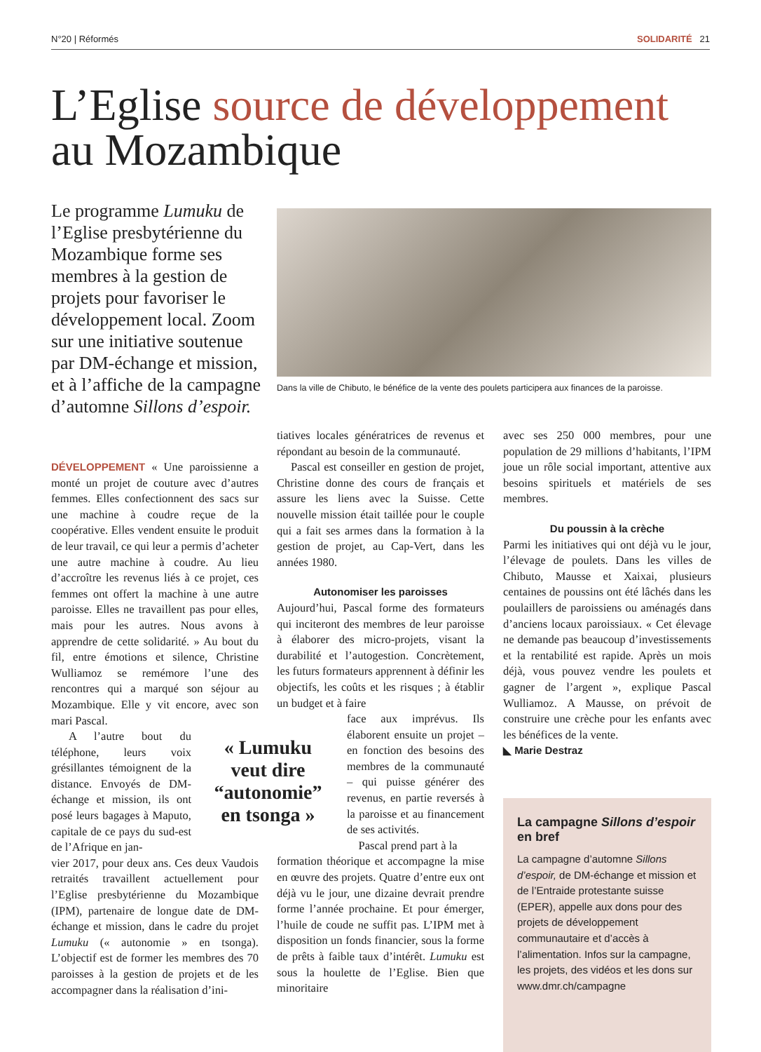N°20 | Réformés SOLIDARITÉ 21
L’Eglise source de développement
au Mozambique
Le programme Lumuku de l’Eglise presbytérienne du Mozambique forme ses membres à la gestion de projets pour favoriser le développement local. Zoom sur une initiative soutenue par DM-échange et mission, et à l’affiche de la campagne d’automne Sillons d’espoir.
Dans la ville de Chibuto, le bénéfice de la vente des poulets participera aux finances de la paroisse.
DÉVELOPPEMENT « Une paroissienne a monté un projet de couture avec d’autres femmes. Elles confectionnent des sacs sur une machine à coudre reçue de la coopérative. Elles vendent ensuite le produit de leur travail, ce qui leur a permis d’acheter une autre machine à coudre. Au lieu d’accroître les revenus liés à ce projet, ces femmes ont offert la machine à une autre paroisse. Elles ne travaillent pas pour elles, mais pour les autres. Nous avons à apprendre de cette solidarité. » Au bout du fil, entre émotions et silence, Christine Wulliamoz se remémore l’une des rencontres qui a marqué son séjour au Mozambique. Elle y vit encore, avec son mari Pascal.
A l’autre bout du téléphone, leurs voix grésillantes témoignent de la distance. Envoyés de DM-échange et mission, ils ont posé leurs bagages à Maputo, capitale de ce pays du sud-est de l’Afrique en jan-
vier 2017, pour deux ans. Ces deux Vaudois retraités travaillent actuellement pour l’Eglise presbytérienne du Mozambique (IPM), partenaire de longue date de DM-échange et mission, dans le cadre du projet Lumuku (« autonomie » en tsonga). L’objectif est de former les membres des 70 paroisses à la gestion de projets et de les accompagner dans la réalisation d’ini-
« Lumuku veut dire “autonomie” en tsonga »
tiatives locales génératrices de revenus et répondant au besoin de la communauté.
Pascal est conseiller en gestion de projet, Christine donne des cours de français et assure les liens avec la Suisse. Cette nouvelle mission était taillée pour le couple qui a fait ses armes dans la formation à la gestion de projet, au Cap-Vert, dans les années 1980.
Autonomiser les paroisses
Aujourd’hui, Pascal forme des formateurs qui inciteront des membres de leur paroisse à élaborer des micro-projets, visant la durabilité et l’autogestion. Concrètement, les futurs formateurs apprennent à définir les objectifs, les coûts et les risques ; à établir un budget et à faire
face aux imprévus. Ils élaborent ensuite un projet – en fonction des besoins des membres de la communauté – qui puisse générer des revenus, en partie reversés à la paroisse et au financement de ses activités.
Pascal prend part à la
formation théorique et accompagne la mise en œuvre des projets. Quatre d’entre eux ont déjà vu le jour, une dizaine devrait prendre forme l’année prochaine. Et pour émerger, l’huile de coude ne suffit pas. L’IPM met à disposition un fonds financier, sous la forme de prêts à faible taux d’intérêt. Lumuku est sous la houlette de l’Eglise. Bien que minoritaire
avec ses 250 000 membres, pour une population de 29 millions d’habitants, l’IPM joue un rôle social important, attentive aux besoins spirituels et matériels de ses membres.
Du poussin à la crèche
Parmi les initiatives qui ont déjà vu le jour, l’élevage de poulets. Dans les villes de Chibuto, Mausse et Xaixai, plusieurs centaines de poussins ont été lâchés dans les poulaillers de paroissiens ou aménagés dans d’anciens locaux paroissiaux. « Cet élevage ne demande pas beaucoup d’investissements et la rentabilité est rapide. Après un mois déjà, vous pouvez vendre les poulets et gagner de l’argent », explique Pascal Wulliamoz. A Mausse, on prévoit de construire une crèche pour les enfants avec les bénéfices de la vente.
◣ Marie Destraz
La campagne Sillons d’espoir en bref
La campagne d’automne Sillons d’espoir, de DM-échange et mission et de l’Entraide protestante suisse (EPER), appelle aux dons pour des projets de développement communautaire et d’accès à l’alimentation. Infos sur la campagne, les projets, des vidéos et les dons sur www.dmr.ch/campagne